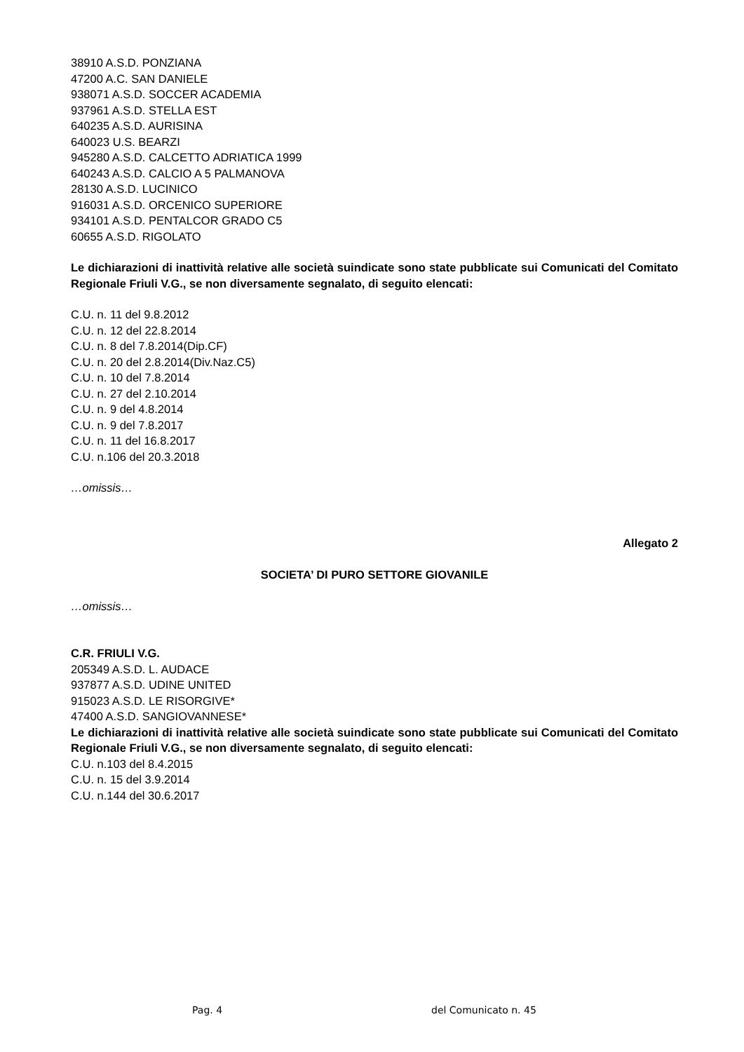38910 A.S.D. PONZIANA
47200 A.C. SAN DANIELE
938071 A.S.D. SOCCER ACADEMIA
937961 A.S.D. STELLA EST
640235 A.S.D. AURISINA
640023 U.S. BEARZI
945280 A.S.D. CALCETTO ADRIATICA 1999
640243 A.S.D. CALCIO A 5 PALMANOVA
28130 A.S.D. LUCINICO
916031 A.S.D. ORCENICO SUPERIORE
934101 A.S.D. PENTALCOR GRADO C5
60655 A.S.D. RIGOLATO
Le dichiarazioni di inattività relative alle società suindicate sono state pubblicate sui Comunicati del Comitato Regionale Friuli V.G., se non diversamente segnalato, di seguito elencati:
C.U. n. 11 del 9.8.2012
C.U. n. 12 del 22.8.2014
C.U. n. 8 del 7.8.2014(Dip.CF)
C.U. n. 20 del 2.8.2014(Div.Naz.C5)
C.U. n. 10 del 7.8.2014
C.U. n. 27 del 2.10.2014
C.U. n. 9 del 4.8.2014
C.U. n. 9 del 7.8.2017
C.U. n. 11 del 16.8.2017
C.U. n.106 del 20.3.2018
…omissis…
Allegato 2
SOCIETA’ DI PURO SETTORE GIOVANILE
…omissis…
C.R. FRIULI V.G.
205349 A.S.D. L. AUDACE
937877 A.S.D. UDINE UNITED
915023 A.S.D. LE RISORGIVE*
47400 A.S.D. SANGIOVANNESE*
Le dichiarazioni di inattività relative alle società suindicate sono state pubblicate sui Comunicati del Comitato Regionale Friuli V.G., se non diversamente segnalato, di seguito elencati:
C.U. n.103 del 8.4.2015
C.U. n. 15 del 3.9.2014
C.U. n.144 del 30.6.2017
Pag. 4 del Comunicato n. 45